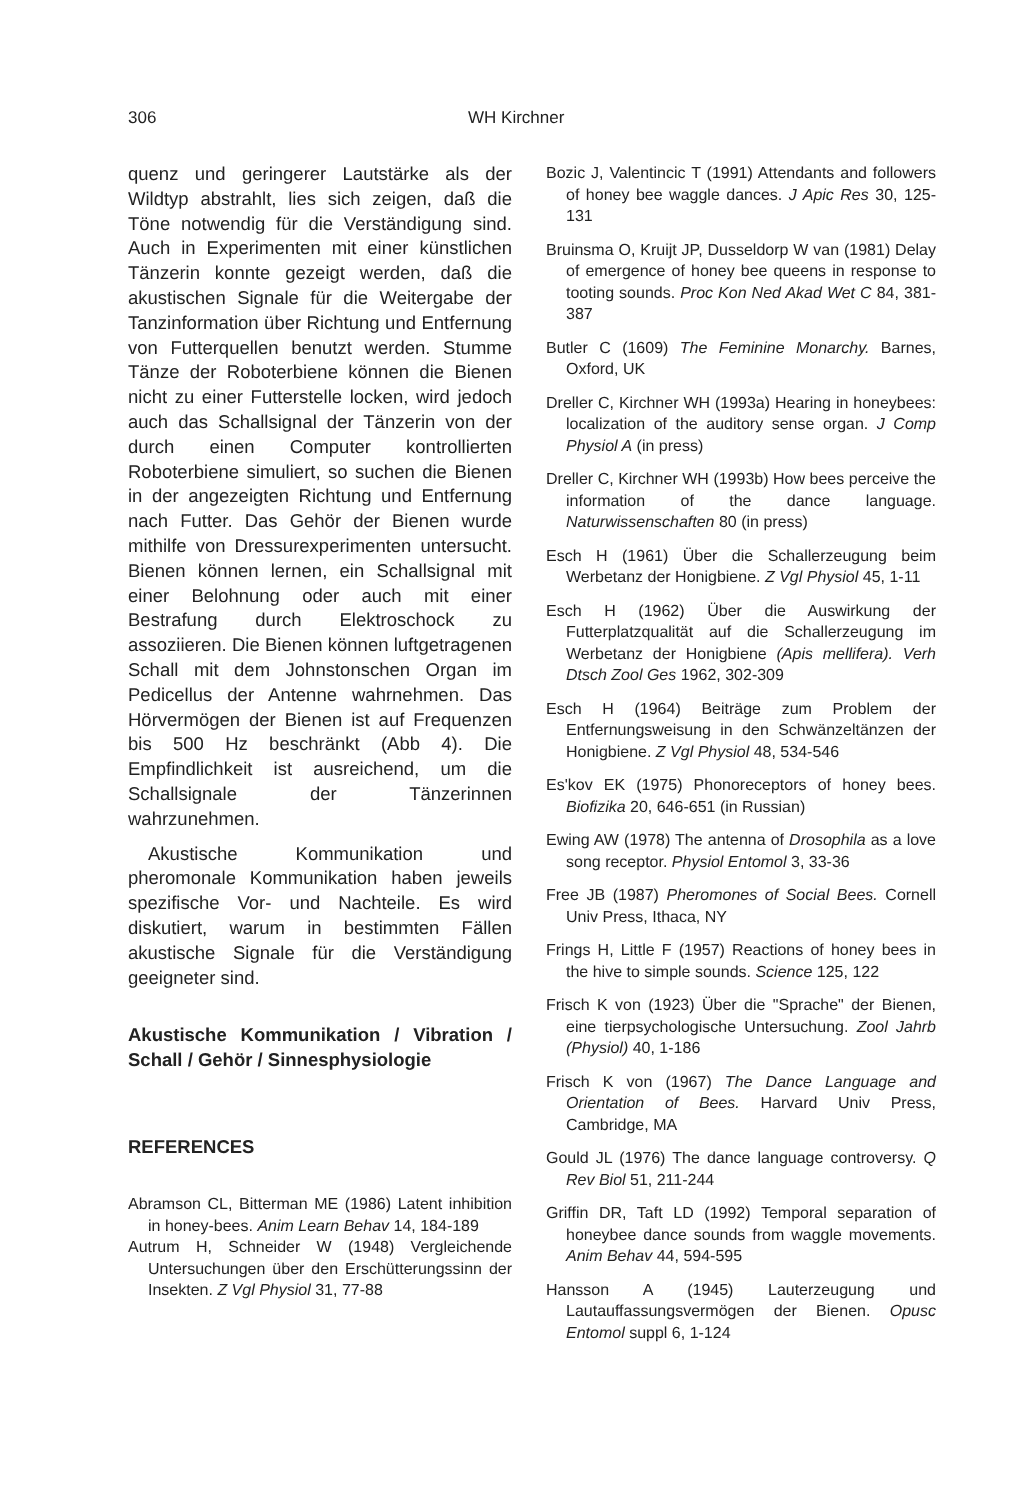306 WH Kirchner
quenz und geringerer Lautstärke als der Wildtyp abstrahlt, lies sich zeigen, daß die Töne notwendig für die Verständigung sind. Auch in Experimenten mit einer künstlichen Tänzerin konnte gezeigt werden, daß die akustischen Signale für die Weitergabe der Tanzinformation über Richtung und Entfernung von Futterquellen benutzt werden. Stumme Tänze der Roboterbiene können die Bienen nicht zu einer Futterstelle locken, wird jedoch auch das Schallsignal der Tänzerin von der durch einen Computer kontrollierten Roboterbiene simuliert, so suchen die Bienen in der angezeigten Richtung und Entfernung nach Futter. Das Gehör der Bienen wurde mithilfe von Dressurexperimenten untersucht. Bienen können lernen, ein Schallsignal mit einer Belohnung oder auch mit einer Bestrafung durch Elektroschock zu assoziieren. Die Bienen können luftgetragenen Schall mit dem Johnstonschen Organ im Pedicellus der Antenne wahrnehmen. Das Hörvermögen der Bienen ist auf Frequenzen bis 500 Hz beschränkt (Abb 4). Die Empfindlichkeit ist ausreichend, um die Schallsignale der Tänzerinnen wahrzunehmen.
Akustische Kommunikation und pheromonale Kommunikation haben jeweils spezifische Vor- und Nachteile. Es wird diskutiert, warum in bestimmten Fällen akustische Signale für die Verständigung geeigneter sind.
Akustische Kommunikation / Vibration / Schall / Gehör / Sinnesphysiologie
REFERENCES
Abramson CL, Bitterman ME (1986) Latent inhibition in honey-bees. Anim Learn Behav 14, 184-189
Autrum H, Schneider W (1948) Vergleichende Untersuchungen über den Erschütterungssinn der Insekten. Z Vgl Physiol 31, 77-88
Bozic J, Valentincic T (1991) Attendants and followers of honey bee waggle dances. J Apic Res 30, 125-131
Bruinsma O, Kruijt JP, Dusseldorp W van (1981) Delay of emergence of honey bee queens in response to tooting sounds. Proc Kon Ned Akad Wet C 84, 381-387
Butler C (1609) The Feminine Monarchy. Barnes, Oxford, UK
Dreller C, Kirchner WH (1993a) Hearing in honeybees: localization of the auditory sense organ. J Comp Physiol A (in press)
Dreller C, Kirchner WH (1993b) How bees perceive the information of the dance language. Naturwissenschaften 80 (in press)
Esch H (1961) Über die Schallerzeugung beim Werbetanz der Honigbiene. Z Vgl Physiol 45, 1-11
Esch H (1962) Über die Auswirkung der Futterplatzqualität auf die Schallerzeugung im Werbetanz der Honigbiene (Apis mellifera). Verh Dtsch Zool Ges 1962, 302-309
Esch H (1964) Beiträge zum Problem der Entfernungsweisung in den Schwänzeltänzen der Honigbiene. Z Vgl Physiol 48, 534-546
Es'kov EK (1975) Phonoreceptors of honey bees. Biofizika 20, 646-651 (in Russian)
Ewing AW (1978) The antenna of Drosophila as a love song receptor. Physiol Entomol 3, 33-36
Free JB (1987) Pheromones of Social Bees. Cornell Univ Press, Ithaca, NY
Frings H, Little F (1957) Reactions of honey bees in the hive to simple sounds. Science 125, 122
Frisch K von (1923) Über die "Sprache" der Bienen, eine tierpsychologische Untersuchung. Zool Jahrb (Physiol) 40, 1-186
Frisch K von (1967) The Dance Language and Orientation of Bees. Harvard Univ Press, Cambridge, MA
Gould JL (1976) The dance language controversy. Q Rev Biol 51, 211-244
Griffin DR, Taft LD (1992) Temporal separation of honeybee dance sounds from waggle movements. Anim Behav 44, 594-595
Hansson A (1945) Lauterzeugung und Lautauffassungsvermögen der Bienen. Opusc Entomol suppl 6, 1-124